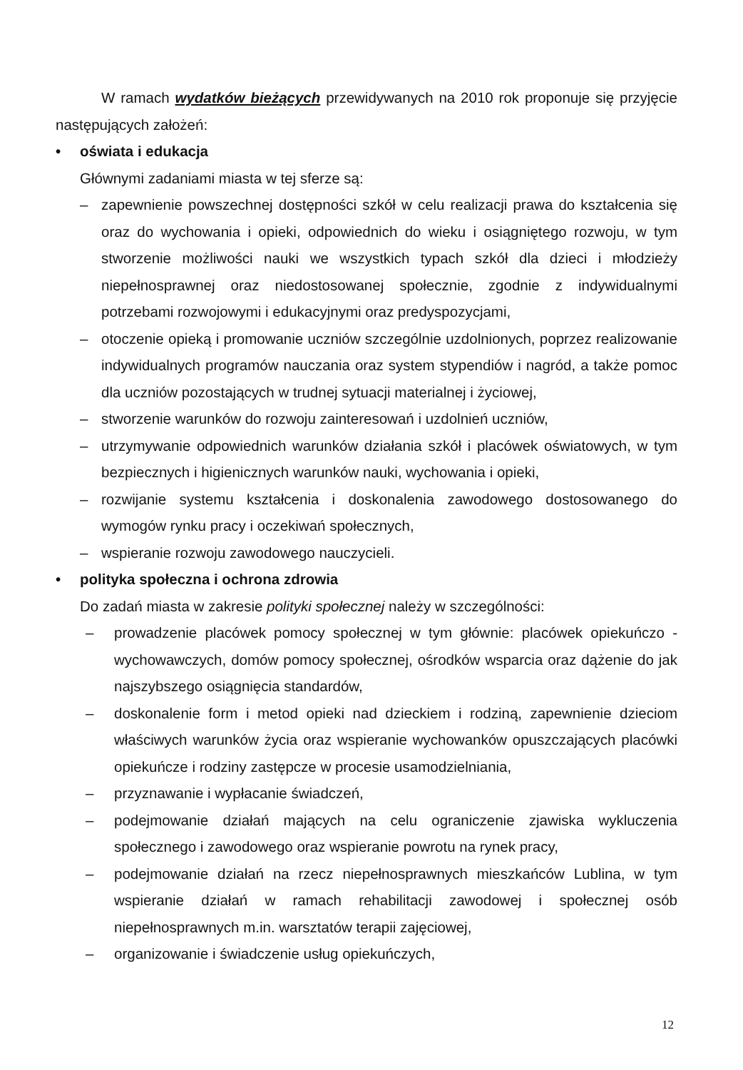W ramach wydatków bieżących przewidywanych na 2010 rok proponuje się przyjęcie następujących założeń:
• oświata i edukacja
Głównymi zadaniami miasta w tej sferze są:
– zapewnienie powszechnej dostępności szkół w celu realizacji prawa do kształcenia się oraz do wychowania i opieki, odpowiednich do wieku i osiągniętego rozwoju, w tym stworzenie możliwości nauki we wszystkich typach szkół dla dzieci i młodzieży niepełnosprawnej oraz niedostosowanej społecznie, zgodnie z indywidualnymi potrzebami rozwojowymi i edukacyjnymi oraz predyspozycjami,
– otoczenie opieką i promowanie uczniów szczególnie uzdolnionych, poprzez realizowanie indywidualnych programów nauczania oraz system stypendiów i nagród, a także pomoc dla uczniów pozostających w trudnej sytuacji materialnej i życiowej,
– stworzenie warunków do rozwoju zainteresowań i uzdolnień uczniów,
– utrzymywanie odpowiednich warunków działania szkół i placówek oświatowych, w tym bezpiecznych i higienicznych warunków nauki, wychowania i opieki,
– rozwijanie systemu kształcenia i doskonalenia zawodowego dostosowanego do wymogów rynku pracy i oczekiwań społecznych,
– wspieranie rozwoju zawodowego nauczycieli.
• polityka społeczna i ochrona zdrowia
Do zadań miasta w zakresie polityki społecznej należy w szczególności:
– prowadzenie placówek pomocy społecznej w tym głównie: placówek opiekuńczo - wychowawczych, domów pomocy społecznej, ośrodków wsparcia oraz dążenie do jak najszybszego osiągnięcia standardów,
– doskonalenie form i metod opieki nad dzieckiem i rodziną, zapewnienie dzieciom właściwych warunków życia oraz wspieranie wychowanków opuszczających placówki opiekuńcze i rodziny zastępcze w procesie usamodzielniania,
– przyznawanie i wypłacanie świadczeń,
– podejmowanie działań mających na celu ograniczenie zjawiska wykluczenia społecznego i zawodowego oraz wspieranie powrotu na rynek pracy,
– podejmowanie działań na rzecz niepełnosprawnych mieszkańców Lublina, w tym wspieranie działań w ramach rehabilitacji zawodowej i społecznej osób niepełnosprawnych m.in. warsztatów terapii zajęciowej,
– organizowanie i świadczenie usług opiekuńczych,
12